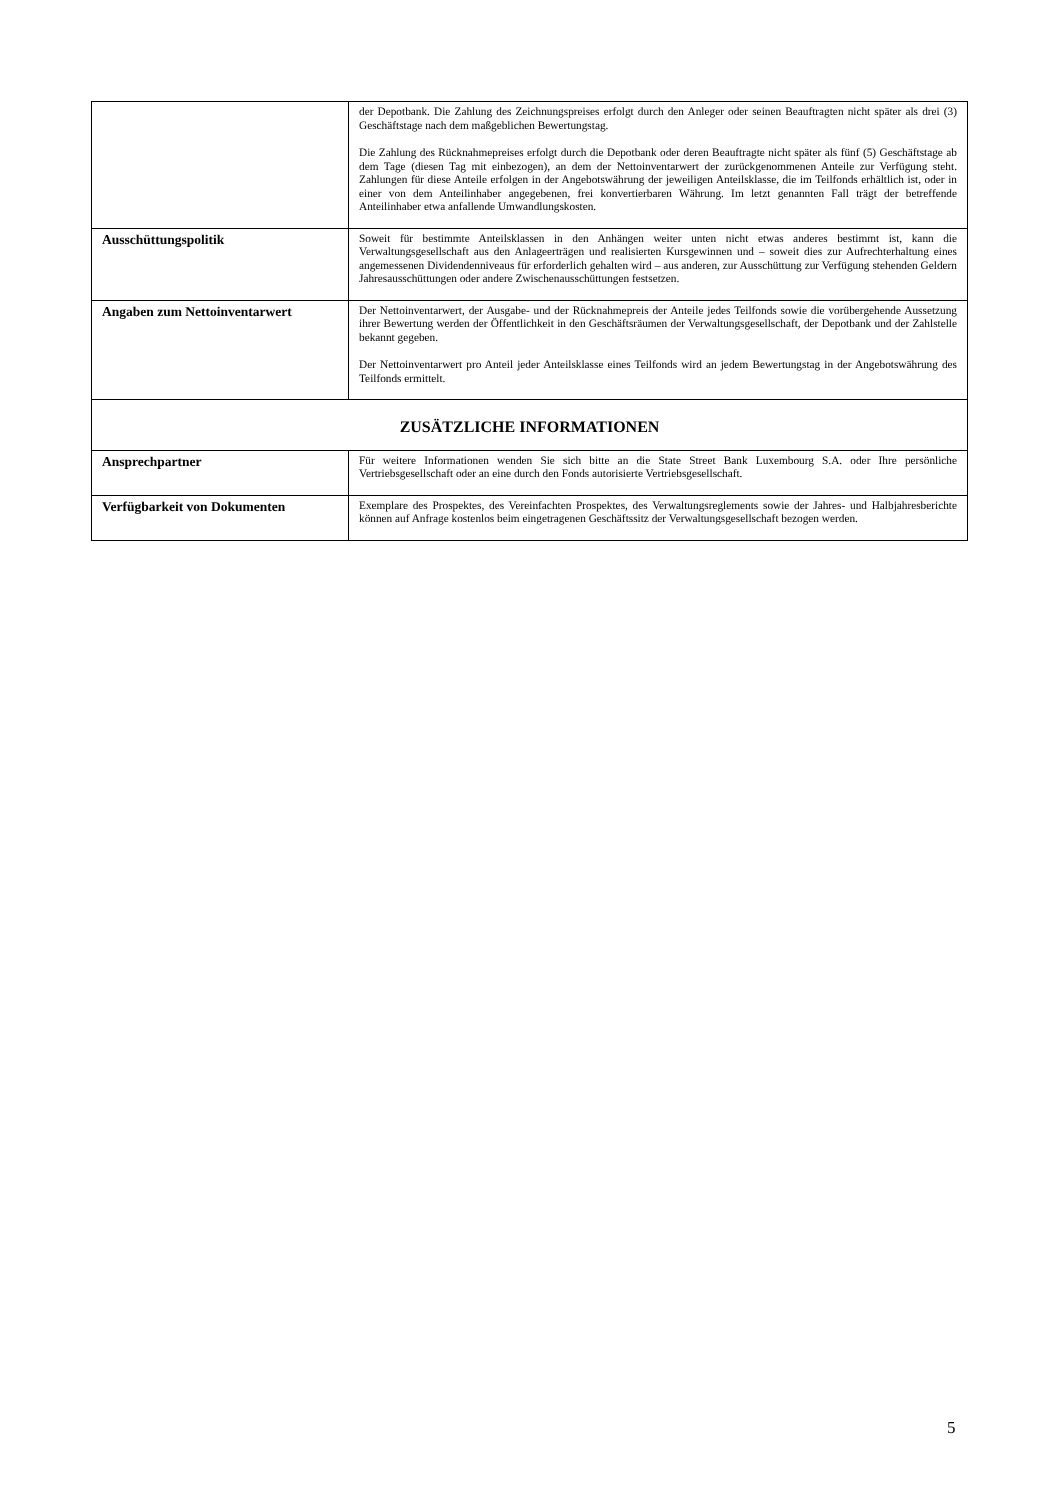| | der Depotbank. Die Zahlung des Zeichnungspreises erfolgt durch den Anleger oder seinen Beauftragten nicht später als drei (3) Geschäftstage nach dem maßgeblichen Bewertungstag. Die Zahlung des Rücknahmepreises erfolgt durch die Depotbank oder deren Beauftragte nicht später als fünf (5) Geschäftstage ab dem Tage (diesen Tag mit einbezogen), an dem der Nettoinventarwert der zurückgenommenen Anteile zur Verfügung steht. Zahlungen für diese Anteile erfolgen in der Angebotswährung der jeweiligen Anteilsklasse, die im Teilfonds erhältlich ist, oder in einer von dem Anteilinhaber angegebenen, frei konvertierbaren Währung. Im letzt genannten Fall trägt der betreffende Anteilinhaber etwa anfallende Umwandlungskosten. |
| Ausschüttungspolitik | Soweit für bestimmte Anteilsklassen in den Anhängen weiter unten nicht etwas anderes bestimmt ist, kann die Verwaltungsgesellschaft aus den Anlageerträgen und realisierten Kursgewinnen und – soweit dies zur Aufrechterhaltung eines angemessenen Dividendenniveaus für erforderlich gehalten wird – aus anderen, zur Ausschüttung zur Verfügung stehenden Geldern Jahresausschüttungen oder andere Zwischenausschüttungen festsetzen. |
| Angaben zum Nettoinventarwert | Der Nettoinventarwert, der Ausgabe- und der Rücknahmepreis der Anteile jedes Teilfonds sowie die vorübergehende Aussetzung ihrer Bewertung werden der Öffentlichkeit in den Geschäftsräumen der Verwaltungsgesellschaft, der Depotbank und der Zahlstelle bekannt gegeben. Der Nettoinventarwert pro Anteil jeder Anteilsklasse eines Teilfonds wird an jedem Bewertungstag in der Angebotswährung des Teilfonds ermittelt. |
| ZUSÄTZLICHE INFORMATIONEN | |
| Ansprechpartner | Für weitere Informationen wenden Sie sich bitte an die State Street Bank Luxembourg S.A. oder Ihre persönliche Vertriebsgesellschaft oder an eine durch den Fonds autorisierte Vertriebsgesellschaft. |
| Verfügbarkeit von Dokumenten | Exemplare des Prospektes, des Vereinfachten Prospektes, des Verwaltungsreglements sowie der Jahres- und Halbjahresberichte können auf Anfrage kostenlos beim eingetragenen Geschäftssitz der Verwaltungsgesellschaft bezogen werden. |
5